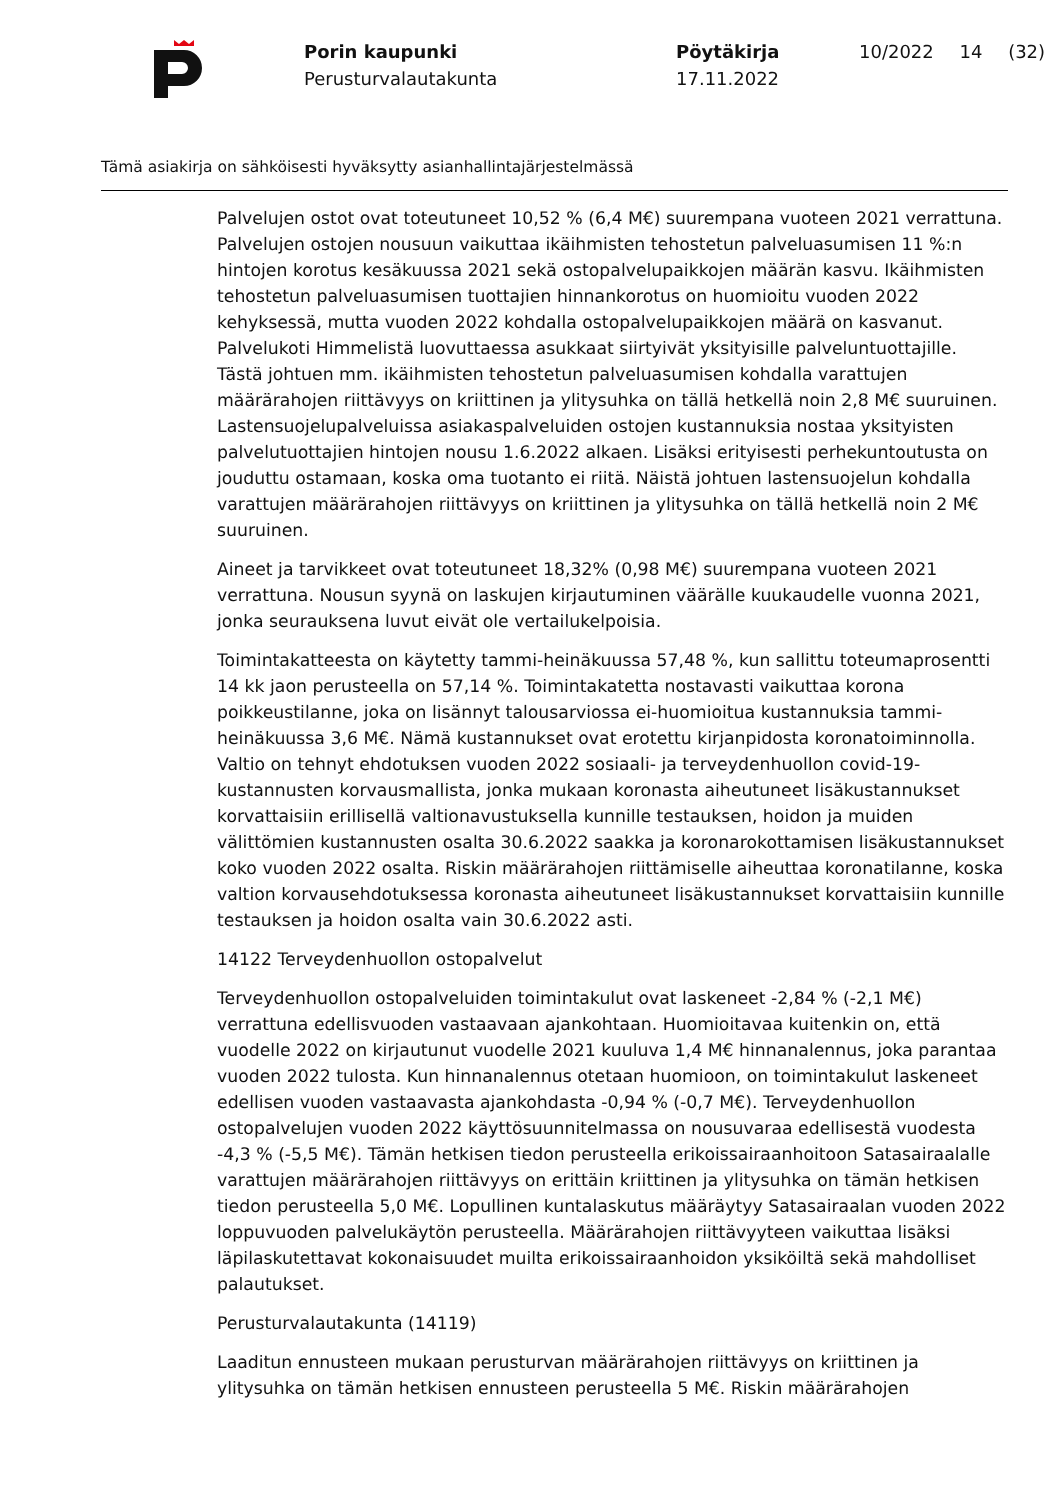Porin kaupunki
Perusturvalautakunta
Pöytäkirja
17.11.2022
10/2022 14 (32)
Tämä asiakirja on sähköisesti hyväksytty asianhallintajärjestelmässä
Palvelujen ostot ovat toteutuneet 10,52 % (6,4 M€) suurempana vuoteen 2021 verrattuna. Palvelujen ostojen nousuun vaikuttaa ikäihmisten tehostetun palveluasumisen 11 %:n hintojen korotus kesäkuussa 2021 sekä ostopalvelupaikkojen määrän kasvu. Ikäihmisten tehostetun palveluasumisen tuottajien hinnankorotus on huomioitu vuoden 2022 kehyksessä, mutta vuoden 2022 kohdalla ostopalvelupaikkojen määrä on kasvanut. Palvelukoti Himmelistä luovuttaessa asukkaat siirtyivät yksityisille palveluntuottajille. Tästä johtuen mm. ikäihmisten tehostetun palveluasumisen kohdalla varattujen määrärahojen riittävyys on kriittinen ja ylitysuhka on tällä hetkellä noin 2,8 M€ suuruinen. Lastensuojelupalveluissa asiakaspalveluiden ostojen kustannuksia nostaa yksityisten palvelutuottajien hintojen nousu 1.6.2022 alkaen. Lisäksi erityisesti perhekuntoutusta on jouduttu ostamaan, koska oma tuotanto ei riitä. Näistä johtuen lastensuojelun kohdalla varattujen määrärahojen riittävyys on kriittinen ja ylitysuhka on tällä hetkellä noin 2 M€ suuruinen.
Aineet ja tarvikkeet ovat toteutuneet 18,32% (0,98 M€) suurempana vuoteen 2021 verrattuna. Nousun syynä on laskujen kirjautuminen väärälle kuukaudelle vuonna 2021, jonka seurauksena luvut eivät ole vertailukelpoisia.
Toimintakatteesta on käytetty tammi-heinäkuussa 57,48 %, kun sallittu toteumaprosentti 14 kk jaon perusteella on 57,14 %. Toimintakatetta nostavasti vaikuttaa korona poikkeustilanne, joka on lisännyt talousarviossa ei-huomioitua kustannuksia tammi-heinäkuussa 3,6 M€. Nämä kustannukset ovat erotettu kirjanpidosta koronatoiminnolla. Valtio on tehnyt ehdotuksen vuoden 2022 sosiaali- ja terveydenhuollon covid-19-kustannusten korvausmallista, jonka mukaan koronasta aiheutuneet lisäkustannukset korvattaisiin erillisellä valtionavustuksella kunnille testauksen, hoidon ja muiden välittömien kustannusten osalta 30.6.2022 saakka ja koronarokottamisen lisäkustannukset koko vuoden 2022 osalta. Riskin määrärahojen riittämiselle aiheuttaa koronatilanne, koska valtion korvausehdotuksessa koronasta aiheutuneet lisäkustannukset korvattaisiin kunnille testauksen ja hoidon osalta vain 30.6.2022 asti.
14122 Terveydenhuollon ostopalvelut
Terveydenhuollon ostopalveluiden toimintakulut ovat laskeneet -2,84 % (-2,1 M€) verrattuna edellisvuoden vastaavaan ajankohtaan. Huomioitavaa kuitenkin on, että vuodelle 2022 on kirjautunut vuodelle 2021 kuuluva 1,4 M€ hinnanalennus, joka parantaa vuoden 2022 tulosta. Kun hinnanalennus otetaan huomioon, on toimintakulut laskeneet edellisen vuoden vastaavasta ajankohdasta -0,94 % (-0,7 M€). Terveydenhuollon ostopalvelujen vuoden 2022 käyttösuunnitelmassa on nousuvaraa edellisestä vuodesta -4,3 % (-5,5 M€). Tämän hetkisen tiedon perusteella erikoissairaanhoitoon Satasairaalalle varattujen määrärahojen riittävyys on erittäin kriittinen ja ylitysuhka on tämän hetkisen tiedon perusteella 5,0 M€. Lopullinen kuntalaskutus määräytyy Satasairaalan vuoden 2022 loppuvuoden palvelukäytön perusteella. Määrärahojen riittävyyteen vaikuttaa lisäksi läpilaskutettavat kokonaisuudet muilta erikoissairaanhoidon yksiköiltä sekä mahdolliset palautukset.
Perusturvalautakunta (14119)
Laaditun ennusteen mukaan perusturvan määrärahojen riittävyys on kriittinen ja ylitysuhka on tämän hetkisen ennusteen perusteella 5 M€. Riskin määrärahojen